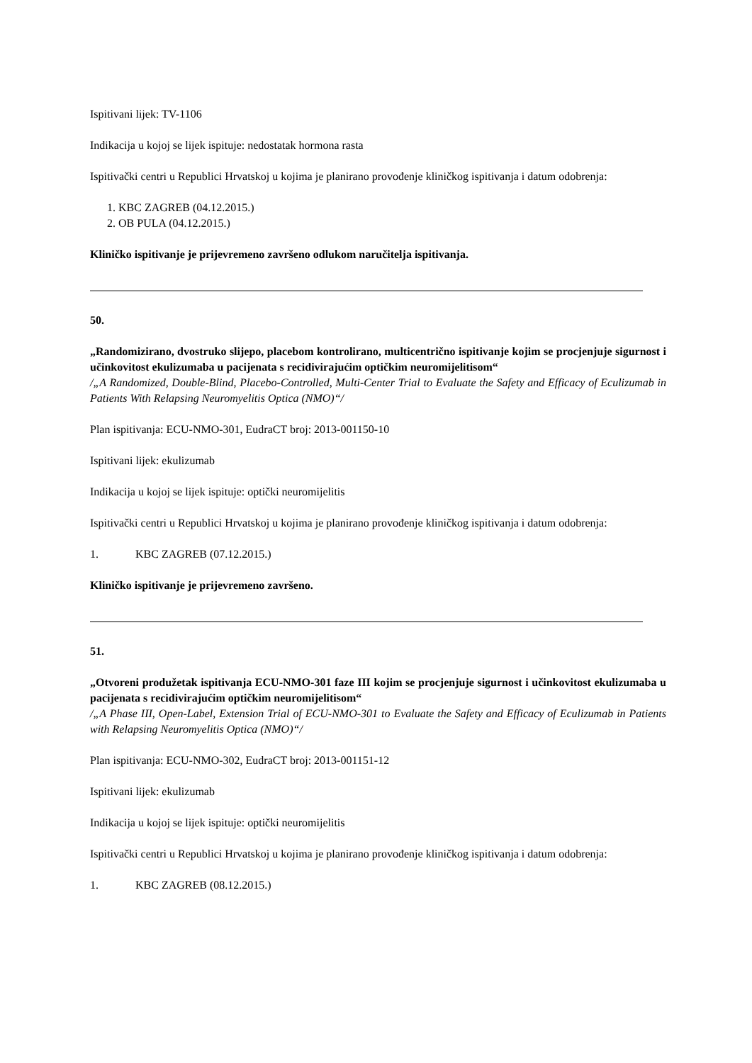Ispitivani lijek: TV-1106
Indikacija u kojoj se lijek ispituje: nedostatak hormona rasta
Ispitivački centri u Republici Hrvatskoj u kojima je planirano provođenje kliničkog ispitivanja i datum odobrenja:
1. KBC ZAGREB (04.12.2015.)
2. OB PULA (04.12.2015.)
Kliničko ispitivanje je prijevremeno završeno odlukom naručitelja ispitivanja.
50.
„Randomizirano, dvostruko slijepo, placebom kontrolirano, multicentrično ispitivanje kojim se procjenjuje sigurnost i učinkovitost ekulizumaba u pacijenata s recidivirajućim optičkim neuromijelitisom“
/„A Randomized, Double-Blind, Placebo-Controlled, Multi-Center Trial to Evaluate the Safety and Efficacy of Eculizumab in Patients With Relapsing Neuromyelitis Optica (NMO)“/
Plan ispitivanja: ECU-NMO-301, EudraCT broj: 2013-001150-10
Ispitivani lijek: ekulizumab
Indikacija u kojoj se lijek ispituje: optički neuromijelitis
Ispitivački centri u Republici Hrvatskoj u kojima je planirano provođenje kliničkog ispitivanja i datum odobrenja:
1. KBC ZAGREB (07.12.2015.)
Kliničko ispitivanje je prijevremeno završeno.
51.
„Otvoreni produžetak ispitivanja ECU-NMO-301 faze III kojim se procjenjuje sigurnost i učinkovitost ekulizumaba u pacijenata s recidivirajućim optičkim neuromijelitisom“
/„A Phase III, Open-Label, Extension Trial of ECU-NMO-301 to Evaluate the Safety and Efficacy of Eculizumab in Patients with Relapsing Neuromyelitis Optica (NMO)“/
Plan ispitivanja: ECU-NMO-302, EudraCT broj: 2013-001151-12
Ispitivani lijek: ekulizumab
Indikacija u kojoj se lijek ispituje: optički neuromijelitis
Ispitivački centri u Republici Hrvatskoj u kojima je planirano provođenje kliničkog ispitivanja i datum odobrenja:
1. KBC ZAGREB (08.12.2015.)